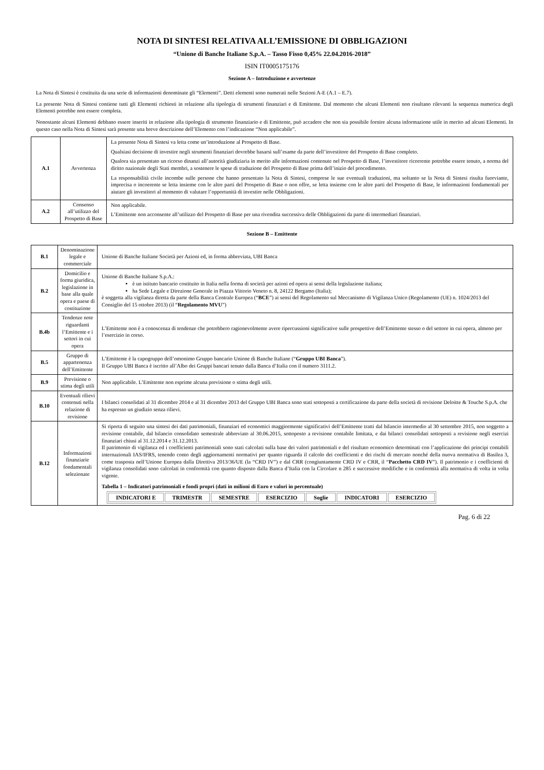NOTA DI SINTESI RELATIVA ALL’EMISSIONE DI OBBLIGAZIONI
“Unione di Banche Italiane S.p.A. – Tasso Fisso 0,45% 22.04.2016-2018”
ISIN IT0005175176
Sezione A – Introduzione e avvertenze
La Nota di Sintesi è costituita da una serie di informazioni denominate gli “Elementi”. Detti elementi sono numerati nelle Sezioni A-E (A.1 – E.7).
La presente Nota di Sintesi contiene tutti gli Elementi richiesti in relazione alla tipologia di strumenti finanziari e di Emittente. Dal momento che alcuni Elementi non risultano rilevanti la sequenza numerica degli Elementi potrebbe non essere completa.
Nonostante alcuni Elementi debbano essere inseriti in relazione alla tipologia di strumento finanziario e di Emittente, può accadere che non sia possibile fornire alcuna informazione utile in merito ad alcuni Elementi. In questo caso nella Nota di Sintesi sarà presente una breve descrizione dell’Elemento con l’indicazione “Non applicabile”.
| A.1 | Avvertenza | La presente Nota di Sintesi va letta come un’introduzione al Prospetto di Base. Qualsiasi decisione di investire negli strumenti finanziari dovrebbe basarsi sull’esame da parte dell’investitore del Prospetto di Base completo. Qualora sia presentato un ricorso dinanzi all’autorità giudiziaria in merito alle informazioni contenute nel Prospetto di Base, l’investitore ricorrente potrebbe essere tenuto, a norma del diritto nazionale degli Stati membri, a sostenere le spese di traduzione del Prospetto di Base prima dell’inizio del procedimento. La responsabilità civile incombe sulle persone che hanno presentato la Nota di Sintesi, comprese le sue eventuali traduzioni, ma soltanto se la Nota di Sintesi risulta fuorviante, imprecisa o incoerente se letta insieme con le altre parti del Prospetto di Base o non offre, se letta insieme con le altre parti del Prospetto di Base, le informazioni fondamentali per aiutare gli investitori al momento di valutare l’opportunità di investire nelle Obbligazioni. |
| A.2 | Consenso all’utilizzo del Prospetto di Base | Non applicabile. L’Emittente non acconsente all’utilizzo del Prospetto di Base per una rivendita successiva delle Obbligazioni da parte di intermediari finanziari. |
Sezione B – Emittente
| B.1 | Denominazione legale e commerciale | Unione di Banche Italiane Società per Azioni ed, in forma abbreviata, UBI Banca |
| B.2 | Domicilio e forma giuridica, legislazione in base alla quale opera e paese di costituzione | Unione di Banche Italiane S.p.A.: è un istituto bancario costituito in Italia nella forma di società per azioni ed opera ai sensi della legislazione italiana; ha Sede Legale e Direzione Generale in Piazza Vittorio Veneto n. 8, 24122 Bergamo (Italia); è soggetta alla vigilanza diretta da parte della Banca Centrale Europea (“ BCE ”) ai sensi del Regolamento sul Meccanismo di Vigilanza Unico (Regolamento (UE) n. 1024/2013 del Consiglio del 15 ottobre 2013) (il “ Regolamento MVU ”) |
| B.4b | Tendenze note riguardanti l’Emittente e i settori in cui opera | L’Emittente non è a conoscenza di tendenze che potrebbero ragionevolmente avere ripercussioni significative sulle prospettive dell’Emittente stesso o del settore in cui opera, almeno per l’esercizio in corso. |
| B.5 | Gruppo di appartenenza dell’Emittente | L’Emittente è la capogruppo dell’omonimo Gruppo bancario Unione di Banche Italiane (“ Gruppo UBI Banca ”). Il Gruppo UBI Banca è iscritto all’Albo dei Gruppi bancari tenuto dalla Banca d’Italia con il numero 3111.2. |
| B.9 | Previsione o stima degli utili | Non applicabile. L’Emittente non esprime alcuna previsione o stima degli utili. |
| B.10 | Eventuali rilievi contenuti nella relazione di revisione | I bilanci consolidati al 31 dicembre 2014 e al 31 dicembre 2013 del Gruppo UBI Banca sono stati sottoposti a certificazione da parte della società di revisione Deloitte & Touche S.p.A. che ha espresso un giudizio senza rilievi. |
| B.12 | Informazioni finanziarie fondamentali selezionate | Si riporta di seguito una sintesi dei dati patrimoniali, finanziari ed economici maggiormente significativi dell’Emittente tratti dal bilancio intermedio al 30 settembre 2015, non soggetto a revisione contabile, dal bilancio consolidato semestrale abbreviato al 30.06.2015, sottoposto a revisione contabile limitata, e dai bilanci consolidati sottoposti a revisione negli esercizi finanziari chiusi al 31.12.2014 e 31.12.2013. Il patrimonio di vigilanza ed i coefficienti patrimoniali sono stati calcolati sulla base dei valori patrimoniali e del risultato economico determinati con l’applicazione dei principi contabili internazionali IAS/IFRS, tenendo conto degli aggiornamenti normativi per quanto riguarda il calcolo dei coefficienti e dei rischi di mercato nonché della nuova normativa di Basilea 3, come trasposta nell’Unione Europea dalla Direttiva 2013/36/UE (la “CRD IV”) e dal CRR (congiuntamente CRD IV e CRR, il “ Pacchetto CRD IV ”). Il patrimonio e i coefficienti di vigilanza consolidati sono calcolati in conformità con quanto disposto dalla Banca d’Italia con la Circolare n 285 e successive modifiche e in conformità alla normativa di volta in volta vigente. Tabella 1 – Indicatori patrimoniali e fondi propri (dati in milioni di Euro e valori in percentuale) / INDICATORI E / TRIMESTR / SEMESTRE / ESERCIZIO / Soglie / INDICATORI / ESERCIZIO / / --- / --- / --- / --- / --- / --- / --- / |
Pag. 6 di 22